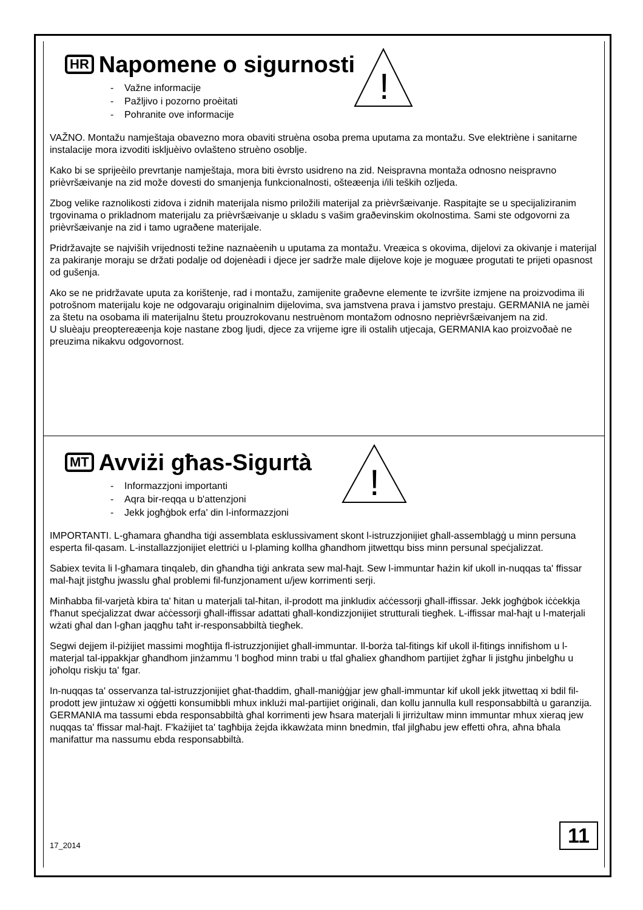!
HR Napomene o sigurnosti
- Važne informacije
- Pažljivo i pozorno proèitati
- Pohranite ove informacije
VAŽNO. Montažu namještaja obavezno mora obaviti struèna osoba prema uputama za montažu. Sve elektriène i sanitarne instalacije mora izvoditi iskljuèivo ovlašteno struèno osoblje.
Kako bi se sprijeèilo prevrtanje namještaja, mora biti èvrsto usidreno na zid. Neispravna montaža odnosno neispravno prièvršæivanje na zid može dovesti do smanjenja funkcionalnosti, ošteæenja i/ili teških ozljeda.
Zbog velike raznolikosti zidova i zidnih materijala nismo priložili materijal za prièvršæivanje. Raspitajte se u specijaliziranim trgovinama o prikladnom materijalu za prièvršæivanje u skladu s vašim graðevinskim okolnostima. Sami ste odgovorni za prièvršæivanje na zid i tamo ugraðene materijale.
Pridržavajte se najviših vrijednosti težine naznaèenih u uputama za montažu. Vreæica s okovima, dijelovi za okivanje i materijal za pakiranje moraju se držati podalje od dojenèadi i djece jer sadrže male dijelove koje je moguæe progutati te prijeti opasnost od gušenja.
Ako se ne pridržavate uputa za korištenje, rad i montažu, zamijenite graðevne elemente te izvršite izmjene na proizvodima ili potrošnom materijalu koje ne odgovaraju originalnim dijelovima, sva jamstvena prava i jamstvo prestaju. GERMANIA ne jamèi za štetu na osobama ili materijalnu štetu prouzrokovanu nestruènom montažom odnosno neprièvršæivanjem na zid.
U sluèaju preoptereæenja koje nastane zbog ljudi, djece za vrijeme igre ili ostalih utjecaja, GERMANIA kao proizvoðaè ne preuzima nikakvu odgovornost.
!
MT Avviżi għas-Sigurtà
- Informazzjoni importanti
- Aqra bir-reqqa u b'attenzjoni
- Jekk jogħġbok erfa' din l-informazzjoni
IMPORTANTI. L-għamara għandha tiġi assemblata esklussivament skont l-istruzzjonijiet għall-assemblaġġ u minn persuna esperta fil-qasam. L-installazzjonijiet elettriċi u l-plaming kollha għandhom jitwettqu biss minn persunal speċjalizzat.
Sabiex tevita li l-għamara tinqaleb, din għandha tiġi ankrata sew mal-ħajt. Sew l-immuntar ħażin kif ukoll in-nuqqas ta' ffissar mal-ħajt jistgħu jwasslu għal problemi fil-funzjonament u/jew korrimenti serji.
Minħabba fil-varjetà kbira ta' ħitan u materjali tal-ħitan, il-prodott ma jinkludix aċċessorji għall-iffissar. Jekk jogħġbok iċċekkja f'ħanut speċjalizzat dwar aċċessorji għall-iffissar adattati għall-kondizzjonijiet strutturali tiegħek. L-iffissar mal-ħajt u l-materjali wżati għal dan l-għan jaqgħu taħt ir-responsabbiltà tiegħek.
Segwi dejjem il-piżijiet massimi mogħtija fl-istruzzjonijiet għall-immuntar. Il-borża tal-fitings kif ukoll il-fitings innifishom u l-materjal tal-ippakkjar għandhom jinżammu 'l bogħod minn trabi u tfal għaliex għandhom partijiet żgħar li jistgħu jinbelgħu u joħolqu riskju ta' fgar.
In-nuqqas ta' osservanza tal-istruzzjonijiet għat-tħaddim, għall-maniġġjar jew għall-immuntar kif ukoll jekk jitwettaq xi bdil fil-prodott jew jintużaw xi oġġetti konsumibbli mhux inklużi mal-partijiet oriġinali, dan kollu jannulla kull responsabbiltà u garanzija. GERMANIA ma tassumi ebda responsabbiltà għal korrimenti jew ħsara materjali li jirriżultaw minn immuntar mhux xieraq jew nuqqas ta' ffissar mal-ħajt. F'każijiet ta' tagħbija żejda ikkawżata minn bnedmin, tfal jilgħabu jew effetti oħra, aħna bħala manifattur ma nassumu ebda responsabbiltà.
17_2014 11